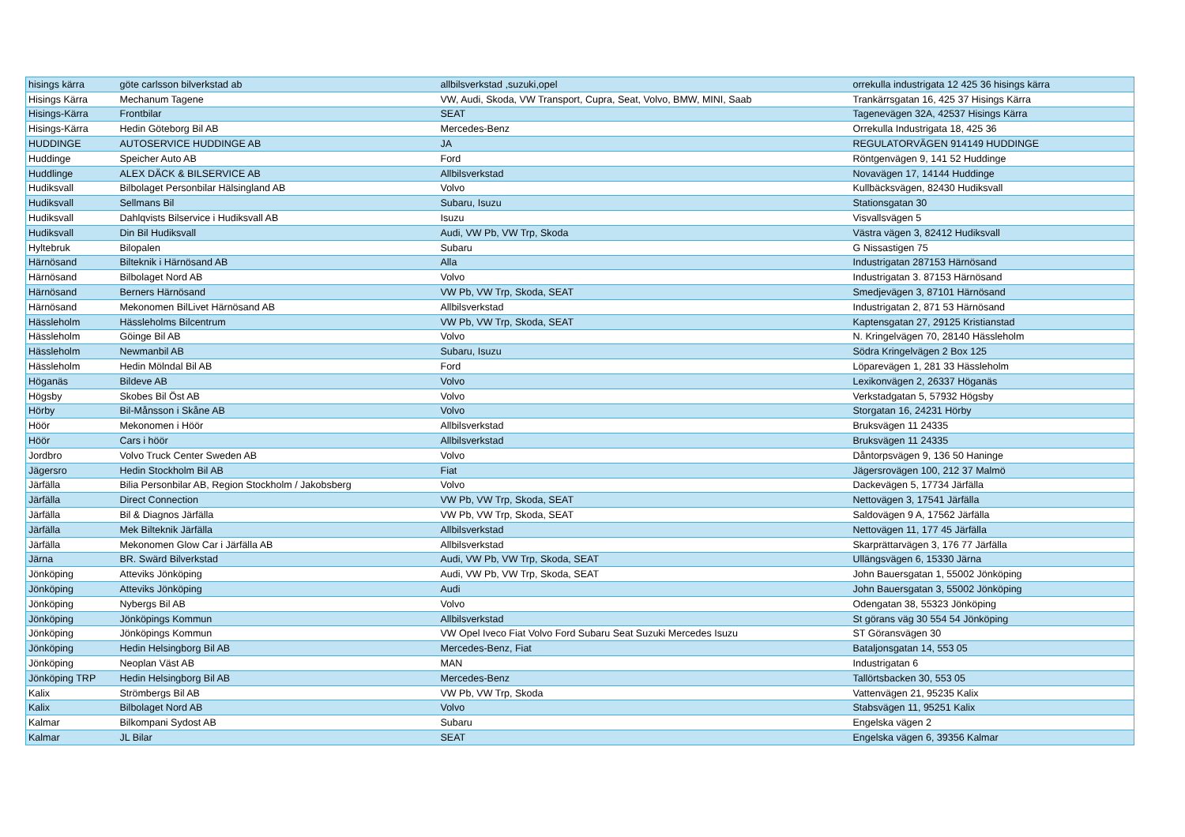| hisings kärra | göte carlsson bilverkstad ab | allbilsverkstad ,suzuki,opel | orrekulla industrigata 12 425 36 hisings kärra |
| Hisings Kärra | Mechanum Tagene | VW, Audi, Skoda, VW Transport, Cupra, Seat, Volvo, BMW, MINI, Saab | Trankärrsgatan 16, 425 37 Hisings Kärra |
| Hisings-Kärra | Frontbilar | SEAT | Tagenevägen 32A, 42537 Hisings Kärra |
| Hisings-Kärra | Hedin Göteborg Bil AB | Mercedes-Benz | Orrekulla Industrigata 18, 425 36 |
| HUDDINGE | AUTOSERVICE HUDDINGE AB | JA | REGULATORVÄGEN 914149 HUDDINGE |
| Huddinge | Speicher Auto AB | Ford | Röntgenvägen 9, 141 52 Huddinge |
| Huddlinge | ALEX DÄCK & BILSERVICE AB | Allbilsverkstad | Novavägen 17, 14144 Huddinge |
| Hudiksvall | Bilbolaget Personbilar Hälsingland AB | Volvo | Kullbäcksvägen, 82430 Hudiksvall |
| Hudiksvall | Sellmans Bil | Subaru, Isuzu | Stationsgatan 30 |
| Hudiksvall | Dahlqvists Bilservice i Hudiksvall AB | Isuzu | Visvallsvägen 5 |
| Hudiksvall | Din Bil Hudiksvall | Audi, VW Pb, VW Trp, Skoda | Västra vägen 3, 82412 Hudiksvall |
| Hyltebruk | Bilopalen | Subaru | G Nissastigen 75 |
| Härnösand | Bilteknik i Härnösand AB | Alla | Industrigatan 287153 Härnösand |
| Härnösand | Bilbolaget Nord AB | Volvo | Industrigatan 3. 87153 Härnösand |
| Härnösand | Berners Härnösand | VW Pb, VW Trp, Skoda, SEAT | Smedjevägen 3, 87101 Härnösand |
| Härnösand | Mekonomen BilLivet Härnösand AB | Allbilsverkstad | Industrigatan 2, 871 53 Härnösand |
| Hässleholm | Hässleholms Bilcentrum | VW Pb, VW Trp, Skoda, SEAT | Kaptensgatan 27, 29125 Kristianstad |
| Hässleholm | Göinge Bil AB | Volvo | N. Kringelvägen 70, 28140 Hässleholm |
| Hässleholm | Newmanbil AB | Subaru, Isuzu | Södra Kringelvägen 2 Box 125 |
| Hässleholm | Hedin Mölndal Bil AB | Ford | Löparevägen 1, 281 33 Hässleholm |
| Höganäs | Bildeve AB | Volvo | Lexikonvägen 2, 26337 Höganäs |
| Högsby | Skobes Bil Öst AB | Volvo | Verkstadgatan 5, 57932 Högsby |
| Hörby | Bil-Månsson i Skåne AB | Volvo | Storgatan 16, 24231 Hörby |
| Höör | Mekonomen i Höör | Allbilsverkstad | Bruksvägen 11 24335 |
| Höör | Cars i höör | Allbilsverkstad | Bruksvägen 11 24335 |
| Jordbro | Volvo Truck Center Sweden AB | Volvo | Dåntorpsvägen 9, 136 50 Haninge |
| Jägersro | Hedin Stockholm Bil AB | Fiat | Jägersrovägen 100, 212 37 Malmö |
| Järfälla | Bilia Personbilar AB, Region Stockholm / Jakobsberg | Volvo | Dackevägen 5, 17734 Järfälla |
| Järfälla | Direct Connection | VW Pb, VW Trp, Skoda, SEAT | Nettovägen 3, 17541 Järfälla |
| Järfälla | Bil & Diagnos Järfälla | VW Pb, VW Trp, Skoda, SEAT | Saldovägen 9 A, 17562 Järfälla |
| Järfälla | Mek Bilteknik Järfälla | Allbilsverkstad | Nettovägen 11, 177 45 Järfälla |
| Järfälla | Mekonomen Glow Car i Järfälla AB | Allbilsverkstad | Skarprättarvägen 3, 176 77 Järfälla |
| Järna | BR. Swärd Bilverkstad | Audi, VW Pb, VW Trp, Skoda, SEAT | Ullängsvägen 6, 15330 Järna |
| Jönköping | Atteviks Jönköping | Audi, VW Pb, VW Trp, Skoda, SEAT | John Bauersgatan 1, 55002 Jönköping |
| Jönköping | Atteviks Jönköping | Audi | John Bauersgatan 3, 55002 Jönköping |
| Jönköping | Nybergs Bil AB | Volvo | Odengatan 38, 55323 Jönköping |
| Jönköping | Jönköpings Kommun | Allbilsverkstad | St görans väg 30 554 54 Jönköping |
| Jönköping | Jönköpings Kommun | VW Opel Iveco Fiat Volvo Ford Subaru Seat Suzuki Mercedes Isuzu | ST Göransvägen 30 |
| Jönköping | Hedin Helsingborg Bil AB | Mercedes-Benz, Fiat | Bataljonsgatan 14, 553 05 |
| Jönköping | Neoplan Väst AB | MAN | Industrigatan 6 |
| Jönköping TRP | Hedin Helsingborg Bil AB | Mercedes-Benz | Tallörtsbacken 30, 553 05 |
| Kalix | Strömbergs Bil AB | VW Pb, VW Trp, Skoda | Vattenvägen 21, 95235 Kalix |
| Kalix | Bilbolaget Nord AB | Volvo | Stabsvägen 11, 95251 Kalix |
| Kalmar | Bilkompani Sydost AB | Subaru | Engelska vägen 2 |
| Kalmar | JL Bilar | SEAT | Engelska vägen 6, 39356 Kalmar |